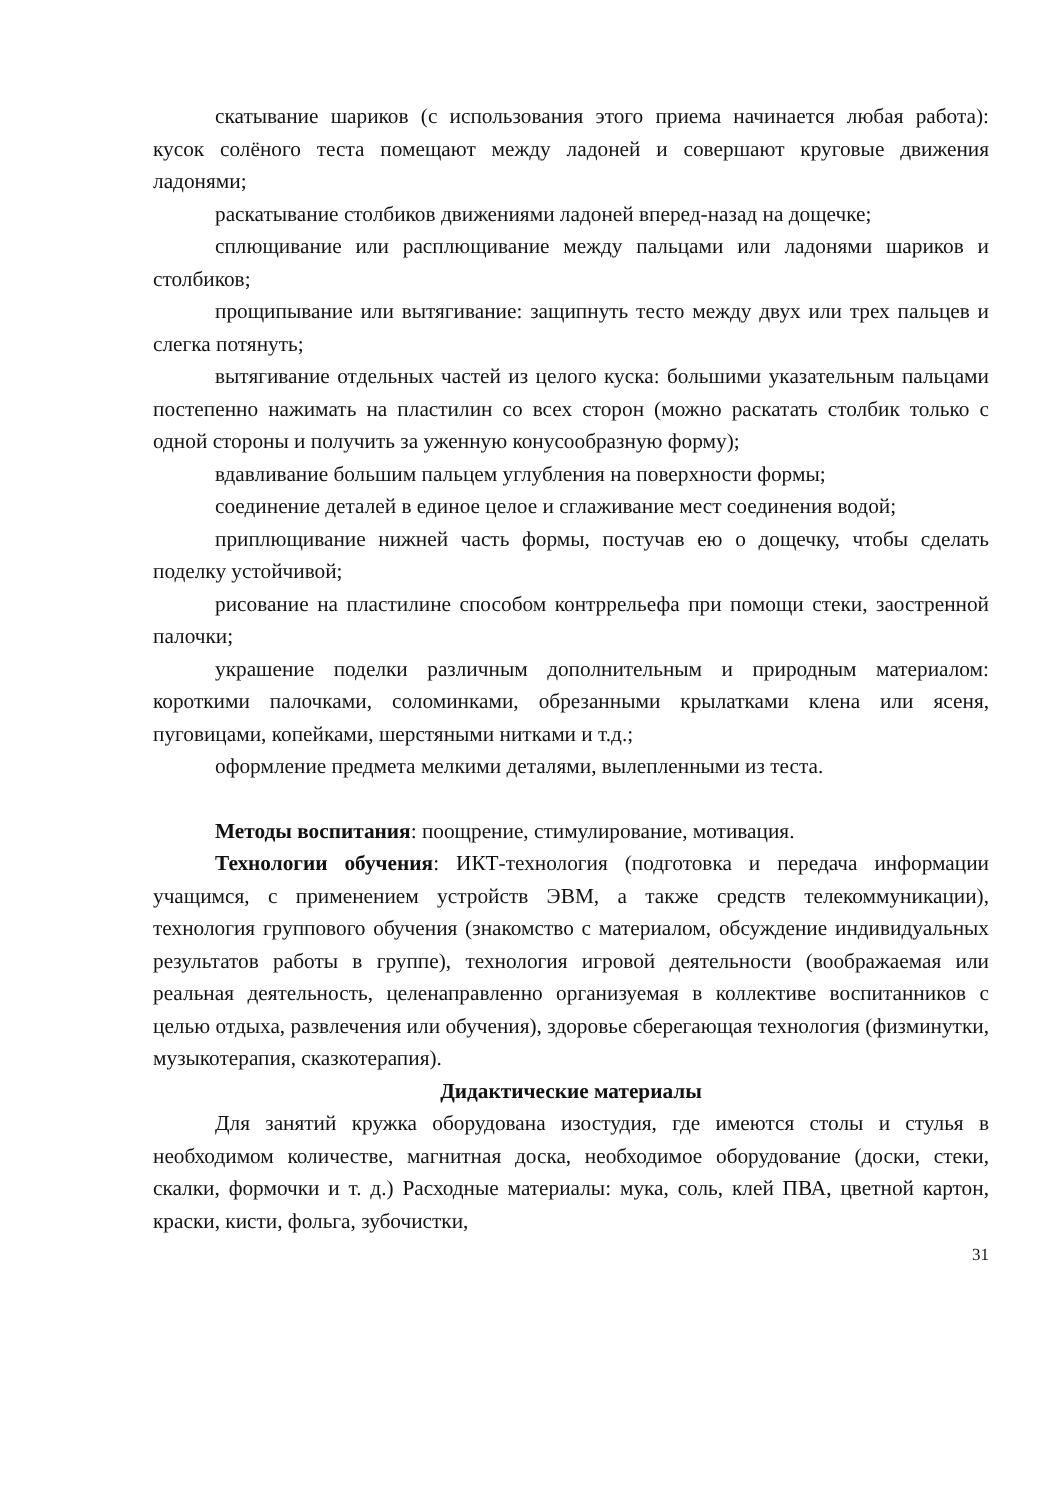скатывание шариков (с использования этого приема начинается любая работа): кусок солёного теста помещают между ладоней и совершают круговые движения ладонями;
раскатывание столбиков движениями ладоней вперед-назад на дощечке;
сплющивание или расплющивание между пальцами или ладонями шариков и столбиков;
прощипывание или вытягивание: защипнуть тесто между двух или трех пальцев и слегка потянуть;
вытягивание отдельных частей из целого куска: большими указательным пальцами постепенно нажимать на пластилин со всех сторон (можно раскатать столбик только с одной стороны и получить за уженную конусообразную форму);
вдавливание большим пальцем углубления на поверхности формы;
соединение деталей в единое целое и сглаживание мест соединения водой;
приплющивание нижней часть формы, постучав ею о дощечку, чтобы сделать поделку устойчивой;
рисование на пластилине способом контррельефа при помощи стеки, заостренной палочки;
украшение поделки различным дополнительным и природным материалом: короткими палочками, соломинками, обрезанными крылатками клена или ясеня, пуговицами, копейками, шерстяными нитками и т.д.;
оформление предмета мелкими деталями, вылепленными из теста.
Методы воспитания: поощрение, стимулирование, мотивация.
Технологии обучения: ИКТ-технология (подготовка и передача информации учащимся, с применением устройств ЭВМ, а также средств телекоммуникации), технология группового обучения (знакомство с материалом, обсуждение индивидуальных результатов работы в группе), технология игровой деятельности (воображаемая или реальная деятельность, целенаправленно организуемая в коллективе воспитанников с целью отдыха, развлечения или обучения), здоровье сберегающая технология (физминутки, музыкотерапия, сказкотерапия).
Дидактические материалы
Для занятий кружка оборудована изостудия, где имеются столы и стулья в необходимом количестве, магнитная доска, необходимое оборудование (доски, стеки, скалки, формочки и т. д.) Расходные материалы: мука, соль, клей ПВА, цветной картон, краски, кисти, фольга, зубочистки,
31